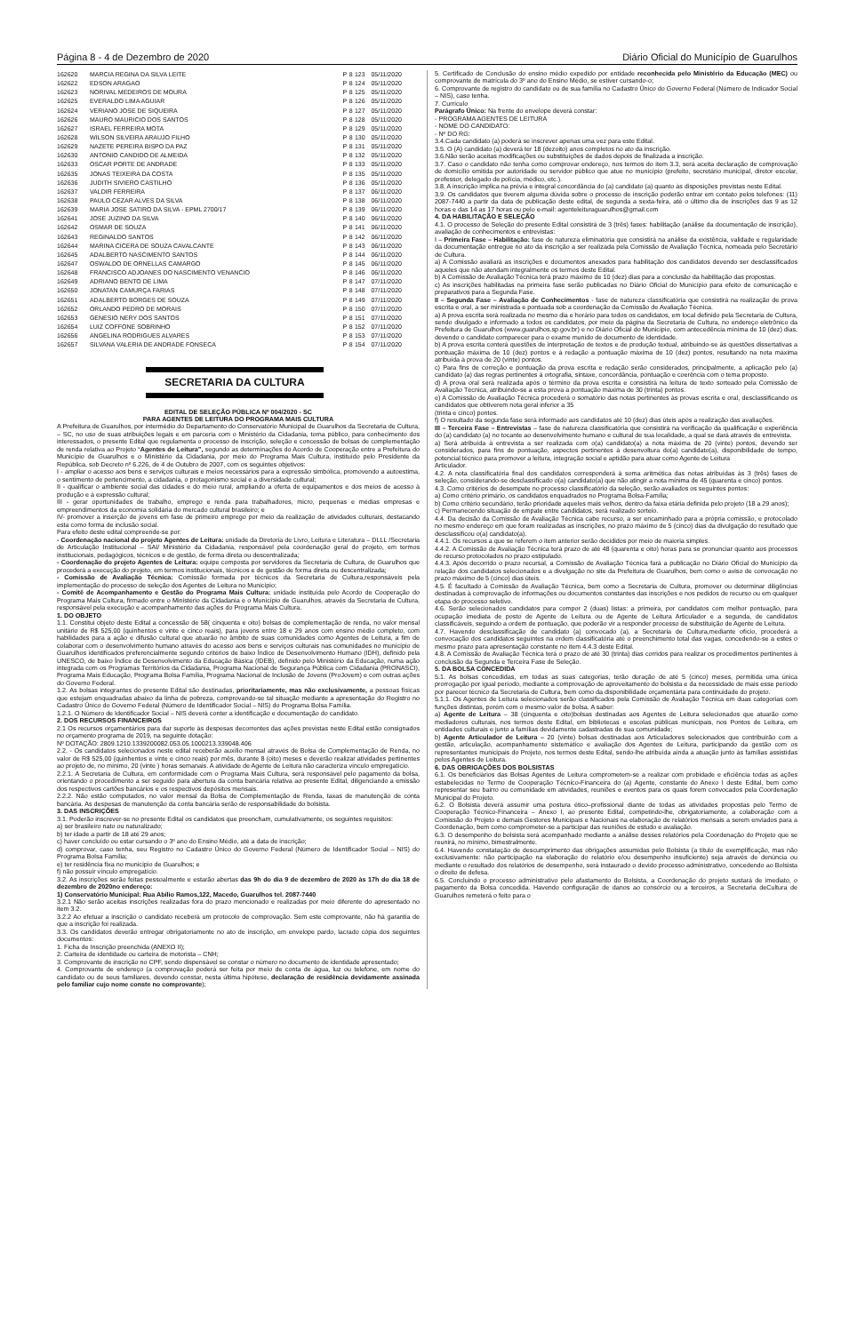Página 8 - 4 de Dezembro de 2020 Diário Oficial do Município de Guarulhos
| 162620 | MARCIA REGINA DA SILVA LEITE | P | 8 | 123 | 05/11/2020 |
| 162622 | EDSON ARAGAO | P | 8 | 124 | 05/11/2020 |
| 162623 | NORIVAL MEDEIROS DE MOURA | P | 8 | 125 | 05/11/2020 |
| 162625 | EVERALDO LIMA AGUIAR | P | 8 | 126 | 05/11/2020 |
| 162624 | VERIANO JOSE DE SIQUEIRA | P | 8 | 127 | 05/11/2020 |
| 162626 | MAURO MAURICIO DOS SANTOS | P | 8 | 128 | 05/11/2020 |
| 162627 | ISRAEL FERREIRA MOTA | P | 8 | 129 | 05/11/2020 |
| 162628 | WILSON SILVEIRA ARAUJO FILHO | P | 8 | 130 | 05/11/2020 |
| 162629 | NAZETE PEREIRA BISPO DA PAZ | P | 8 | 131 | 05/11/2020 |
| 162630 | ANTONIO CANDIDO DE ALMEIDA | P | 8 | 132 | 05/11/2020 |
| 162633 | OSCAR PORTE DE ANDRADE | P | 8 | 133 | 05/11/2020 |
| 162635 | JONAS TEIXEIRA DA COSTA | P | 8 | 135 | 05/11/2020 |
| 162636 | JUDITH SIVIERO CASTILHO | P | 8 | 136 | 05/11/2020 |
| 162637 | VALDIR FERREIRA | P | 8 | 137 | 06/11/2020 |
| 162638 | PAULO CEZAR ALVES DA SILVA | P | 8 | 138 | 06/11/2020 |
| 162639 | MARIA JOSE SATIRO DA SILVA - EPML 2700/17 | P | 8 | 139 | 06/11/2020 |
| 162641 | JOSE JUZINO DA SILVA | P | 8 | 140 | 06/11/2020 |
| 162642 | OSMAR DE SOUZA | P | 8 | 141 | 06/11/2020 |
| 162643 | REGINALDO SANTOS | P | 8 | 142 | 06/11/2020 |
| 162644 | MARINA CICERA DE SOUZA CAVALCANTE | P | 8 | 143 | 06/11/2020 |
| 162645 | ADALBERTO NASCIMENTO SANTOS | P | 8 | 144 | 06/11/2020 |
| 162647 | OSWALDO DE ORNELLAS CAMARGO | P | 8 | 145 | 06/11/2020 |
| 162648 | FRANCISCO ADJOANES DO NASCIMENTO VENANCIO | P | 8 | 146 | 06/11/2020 |
| 162649 | ADRIANO BENTO DE LIMA | P | 8 | 147 | 07/11/2020 |
| 162650 | JONATAN CAMURÇA FARIAS | P | 8 | 148 | 07/11/2020 |
| 162651 | ADALBERTO BORGES DE SOUZA | P | 8 | 149 | 07/11/2020 |
| 162652 | ORLANDO PEDRO DE MORAIS | P | 8 | 150 | 07/11/2020 |
| 162653 | GENESIO NERY DOS SANTOS | P | 8 | 151 | 07/11/2020 |
| 162654 | LUIZ COFFONE SOBRINHO | P | 8 | 152 | 07/11/2020 |
| 162656 | ANGELINA RODRIGUES ALVARES | P | 8 | 153 | 07/11/2020 |
| 162657 | SILVANA VALERIA DE ANDRADE FONSECA | P | 8 | 154 | 07/11/2020 |
SECRETARIA DA CULTURA
EDITAL DE SELEÇÃO PÚBLICA Nº 004/2020 - SC
PARA AGENTES DE LEITURA DO PROGRAMA MAIS CULTURA
A Prefeitura de Guarulhos, por intermédio do Departamento do Conservatório Municipal de Guarulhos da Secretaria de Cultura, – SC, no uso de suas atribuições legais e em parceria com o Ministério da Cidadania, torna público, para conhecimento dos interessados, o presente Edital que regulamenta o processo de inscrição, seleção e concessão de bolsas de complementação de renda relativa ao Projeto “Agentes de Leitura”, segundo as determinações do Acordo de Cooperação entre a Prefeitura do Município de Guarulhos e o Ministério da Cidadania, por meio do Programa Mais Cultura, instituído pelo Presidente da República, sob Decreto nº 6.226, de 4 de Outubro de 2007, com os seguintes objetivos:
I - ampliar o acesso aos bens e serviços culturais e meios necessários para a expressão simbólica, promovendo a autoestima, o sentimento de pertencimento, a cidadania, o protagonismo social e a diversidade cultural;
II - qualificar o ambiente social das cidades e do meio rural, ampliando a oferta de equipamentos e dos meios de acesso à produção e à expressão cultural;
III - gerar oportunidades de trabalho, emprego e renda para trabalhadores, micro, pequenas e médias empresas e empreendimentos da economia solidária do mercado cultural brasileiro; e
IV- promover a inserção de jovens em fase de primeiro emprego por meio da realização de atividades culturais, destacando esta como forma de inclusão social.
Para efeito deste edital compreende-se por:
- Coordenação nacional do projeto Agentes de Leitura: unidade da Diretoria de Livro, Leitura e Literatura – DLLL /Secretaria de Articulação Institucional – SAI/ Ministério da Cidadania, responsável pela coordenação geral do projeto, em termos institucionais, pedagógicos, técnicos e de gestão, de forma direta ou descentralizada;
- Coordenação do projeto Agentes de Leitura: equipe composta por servidores da Secretaria de Cultura, de Guarulhos que procederá a execução do projeto, em termos institucionais, técnicos e de gestão de forma direta ou descentralizada;
- Comissão de Avaliação Técnica: Comissão formada por técnicos da Secretaria de Cultura,responsáveis pela implementação do processo de seleção dos Agentes de Leitura no Município;
- Comitê de Acompanhamento e Gestão do Programa Mais Cultura: unidade instituída pelo Acordo de Cooperação do Programa Mais Cultura, firmado entre o Ministério da Cidadania e o Município de Guarulhos, através da Secretaria de Cultura, responsável pela execução e acompanhamento das ações do Programa Mais Cultura.
1. DO OBJETO
1.1. Constitui objeto deste Edital a concessão de 58( cinquenta e oito) bolsas de complementação de renda, no valor mensal unitário de R$ 525,00 (quinhentos e vinte e cinco reais), para jovens entre 18 e 29 anos com ensino médio completo, com habilidades para a ação e difusão cultural que atuarão no âmbito de suas comunidades como Agentes de Leitura, a fim de colaborar com o desenvolvimento humano através do acesso aos bens e serviços culturais nas comunidades no município de Guarulhos identificados preferencialmente segundo critérios de baixo Índice de Desenvolvimento Humano (IDH), definido pela UNESCO, de baixo Índice de Desenvolvimento da Educação Básica (IDEB), definido pelo Ministério da Educação, numa ação integrada com os Programas Territórios da Cidadania, Programa Nacional de Segurança Pública com Cidadania (PRONASCI), Programa Mais Educação, Programa Bolsa Família, Programa Nacional de Inclusão de Jovens (ProJovem) e com outras ações do Governo Federal.
1.2. As bolsas integrantes do presente Edital são destinadas, prioritariamente, mas não exclusivamente, a pessoas físicas que estejam enquadradas abaixo da linha de pobreza, comprovando-se tal situação mediante a apresentação do Registro no Cadastro Único do Governo Federal (Número de Identificador Social – NIS) do Programa Bolsa Família.
1.2.1. O Número de Identificador Social – NIS deverá conter a identificação e documentação do candidato.
2. DOS RECURSOS FINANCEIROS
2.1 Os recursos orçamentários para dar suporte às despesas decorrentes das ações previstas neste Edital estão consignados no orçamento programa de 2019, na seguinte dotação:
Nº DOTAÇÃO: 2809.1210.1339200082.053.05.1000213.339048.406
2.2. - Os candidatos selecionados neste edital receberão auxílio mensal através de Bolsa de Complementação de Renda, no valor de R$ 525,00 (quinhentos e vinte e cinco reais) por mês, durante 8 (oito) meses e deverão realizar atividades pertinentes ao projeto de, no mínimo, 20 (vinte ) horas semanais. A atividade de Agente de Leitura não caracteriza vínculo empregatício.
2.2.1. A Secretaria de Cultura, em conformidade com o Programa Mais Cultura, será responsável pelo pagamento da bolsa, orientando o procedimento a ser seguido para abertura da conta bancária relativa ao presente Edital, diligenciando a emissão dos respectivos cartões bancários e os respectivos depósitos mensais.
2.2.2. Não estão computados, no valor mensal da Bolsa de Complementação de Renda, taxas de manutenção de conta bancária. As despesas de manutenção da conta bancária serão de responsabilidade do bolsista.
3. DAS INSCRIÇÕES
3.1. Poderão inscrever-se no presente Edital os candidatos que preencham, cumulativamente, os seguintes requisitos:
a) ser brasileiro nato ou naturalizado;
b) ter idade a partir de 18 até 29 anos;
c) haver concluído ou estar cursando o 3º ano do Ensino Médio, até a data de inscrição;
d) comprovar, caso tenha, seu Registro no Cadastro Único do Governo Federal (Número de Identificador Social – NIS) do Programa Bolsa Família;
e) ter residência fixa no município de Guarulhos; e
f) não possuir vínculo empregatício.
3.2. As inscrições serão feitas pessoalmente e estarão abertas das 9h do dia 9 de dezembro de 2020 às 17h do dia 18 de dezembro de 2020no endereço:
1) Conservatório Municipal: Rua Abílio Ramos,122, Macedo, Guarulhos tel. 2087-7440
3.2.1 Não serão aceitas inscrições realizadas fora do prazo mencionado e realizadas por meio diferente do apresentado no item 3.2.
3.2.2 Ao efetuar a inscrição o candidato receberá um protocolo de comprovação. Sem este comprovante, não há garantia de que a inscrição foi realizada.
3.3. Os candidatos deverão entregar obrigatoriamente no ato de inscrição, em envelope pardo, lacrado cópia dos seguintes documentos:
1. Ficha de Inscrição preenchida (ANEXO II);
2. Carteira de identidade ou carteira de motorista – CNH;
3. Comprovante de inscrição no CPF, sendo dispensável se constar o número no documento de identidade apresentado;
4. Comprovante de endereço (a comprovação poderá ser feita por meio de conta de água, luz ou telefone, em nome do candidato ou de seus familiares, devendo constar, nesta última hipótese, declaração de residência devidamente assinada pelo familiar cujo nome conste no comprovante);
5. Certificado de Conclusão do ensino médio expedido por entidade reconhecida pelo Ministério da Educação (MEC) ou comprovante de matrícula do 3º ano do Ensino Médio, se estiver cursando-o;
6. Comprovante de registro do candidato ou de sua família no Cadastro Único do Governo Federal (Número de Indicador Social – NIS), caso tenha.
7. Currículo
Parágrafo Único: Na frente do envelope deverá constar:
- PROGRAMA AGENTES DE LEITURA
- NOME DO CANDIDATO:
- Nº DO RG:
3.4.Cada candidato (a) poderá se inscrever apenas uma vez para este Edital.
3.5. O (A) candidato (a) deverá ter 18 (dezoito) anos completos no ato da inscrição.
3.6.Não serão aceitas modificações ou substituições de dados depois de finalizada a inscrição.
3.7. Caso o candidato não tenha como comprovar endereço, nos termos do item 3.3, será aceita declaração de comprovação de domicílio emitida por autoridade ou servidor público que atue no município (prefeito, secretário municipal, diretor escolar, professor, delegado de polícia, médico, etc.).
3.8. A inscrição implica na prévia e integral concordância do (a) candidato (a) quanto às disposições previstas neste Edital.
3.9. Os candidatos que tiverem alguma dúvida sobre o processo de inscrição poderão entrar em contato pelos telefones: (11) 2087-7440 a partir da data de publicação deste edital, de segunda a sexta-feira, até o último dia de inscrições das 9 as 12 horas e das 14 as 17 horas ou pelo e-mail: agenteleituraguarulhos@gmail.com
4. DA HABILITAÇÃO E SELEÇÃO
4.1. O processo de Seleção do presente Edital consistirá de 3 (três) fases: habilitação (análise da documentação de inscrição), avaliação de conhecimentos e entrevistas:
I – Primeira Fase – Habilitação: fase de natureza eliminatória que consistirá na análise da existência, validade e regularidade da documentação entregue no ato da inscrição a ser realizada pela Comissão de Avaliação Técnica, nomeada pelo Secretário de Cultura.
a) A Comissão avaliará as inscrições e documentos anexados para habilitação dos candidatos devendo ser desclassificados aqueles que não atendam integralmente os termos deste Edital.
b) A Comissão de Avaliação Técnica terá prazo máximo de 10 (dez) dias para a conclusão da habilitação das propostas.
c) As inscrições habilitadas na primeira fase serão publicadas no Diário Oficial do Município para efeito de comunicação e preparativos para a Segunda Fase.
II – Segunda Fase – Avaliação de Conhecimentos - fase de natureza classificatória que consistirá na realização de prova escrita e oral, a ser ministrada e pontuada sob a coordenação da Comissão de Avaliação Técnica.
a) A prova escrita será realizada no mesmo dia e horário para todos os candidatos, em local definido pela Secretaria de Cultura, sendo divulgado e informado a todos os candidatos, por meio da página da Secretaria de Cultura, no endereço eletrônico da Prefeitura de Guarulhos (www.guarulhos.sp.gov.br) e no Diário Oficial do Município, com antecedência mínima de 10 (dez) dias, devendo o candidato comparecer para o exame munido de documento de identidade.
b) A prova escrita conterá questões de interpretação de textos e de produção textual, atribuindo-se às questões dissertativas a pontuação máxima de 10 (dez) pontos e à redação a pontuação máxima de 10 (dez) pontos, resultando na nota máxima atribuída à prova de 20 (vinte) pontos.
c) Para fins de correção e pontuação da prova escrita e redação serão considerados, principalmente, a aplicação pelo (a) candidato (a) das regras pertinentes à ortografia, sintaxe, concordância, pontuação e coerência com o tema proposto.
d) A prova oral será realizada após o término da prova escrita e consistirá na leitura de texto sorteado pela Comissão de Avaliação Técnica, atribuindo-se a esta prova a pontuação máxima de 30 (trinta) pontos.
e) A Comissão de Avaliação Técnica procederá o somatório das notas pertinentes às provas escrita e oral, desclassificando os candidatos que obtiverem nota geral inferior a 35
(trinta e cinco) pontos.
f) O resultado da segunda fase será informado aos candidatos até 10 (dez) dias úteis após a realização das avaliações.
III – Terceira Fase – Entrevistas – fase de natureza classificatória que consistirá na verificação da qualificação e experiência do (a) candidato (a) no tocante ao desenvolvimento humano e cultural de sua localidade, a qual se dará através de entrevista.
a) Será atribuída à entrevista a ser realizada com o(a) candidato(a) a nota máxima de 20 (vinte) pontos, devendo ser considerados, para fins de pontuação, aspectos pertinentes à desenvoltura do(a) candidato(a), disponibilidade de tempo, potencial técnico para promover a leitura, integração social e aptidão para atuar como Agente de Leitura
Articulador.
4.2. A nota classificatória final dos candidatos corresponderá à soma aritmética das notas atribuídas às 3 (três) fases de seleção, considerando-se desclassificado o(a) candidato(a) que não atingir a nota mínima de 45 (quarenta e cinco) pontos.
4.3. Como critérios de desempate no processo classificatório da seleção, serão avaliados os seguintes pontos:
a) Como critério primário, os candidatos enquadrados no Programa Bolsa-Família;
b) Como critério secundário, terão prioridade aqueles mais velhos, dentro da faixa etária definida pelo projeto (18 a 29 anos);
c) Permanecendo situação de empate entre candidatos, será realizado sorteio.
4.4. Da decisão da Comissão de Avaliação Técnica cabe recurso, a ser encaminhado para a própria comissão, e protocolado no mesmo endereço em que foram realizadas as inscrições, no prazo máximo de 5 (cinco) dias da divulgação do resultado que desclassificou o(a) candidato(a).
4.4.1. Os recursos a que se referem o item anterior serão decididos por meio de maioria simples.
4.4.2. A Comissão de Avaliação Técnica terá prazo de até 48 (quarenta e oito) horas para se pronunciar quanto aos processos de recurso protocolados no prazo estipulado.
4.4.3. Após decorrido o prazo recursal, a Comissão de Avaliação Técnica fará a publicação no Diário Oficial do Município da relação dos candidatos selecionados e a divulgação no site da Prefeitura de Guarulhos, bem como o aviso de convocação no prazo máximo de 5 (cinco) dias úteis.
4.5. É facultado à Comissão de Avaliação Técnica, bem como a Secretaria de Cultura, promover ou determinar diligências destinadas à comprovação de informações ou documentos constantes das inscrições e nos pedidos de recurso ou em qualquer etapa do processo seletivo.
4.6. Serão selecionados candidatos para compor 2 (duas) listas: a primeira, por candidatos com melhor pontuação, para ocupação imediata de posto de Agente de Leitura ou de Agente de Leitura Articulador e a segunda, de candidatos classificáveis, seguindo a ordem de pontuação, que poderão vir a responder processo de substituição de Agente de Leitura.
4.7. Havendo desclassificação de candidato (a) convocado (a), a Secretaria de Cultura,mediante ofício, procederá a convocação dos candidatos seguintes na ordem classificatória até o preenchimento total das vagas, concedendo-se a estes o mesmo prazo para apresentação constante no item 4.4.3 deste Edital.
4.8. A Comissão de Avaliação Técnica terá o prazo de até 30 (trinta) dias corridos para realizar os procedimentos pertinentes à conclusão da Segunda e Terceira Fase de Seleção.
5. DA BOLSA CONCEDIDA
5.1. As bolsas concedidas, em todas as suas categorias, terão duração de até 5 (cinco) meses, permitida uma única prorrogação por igual período, mediante a comprovação de aproveitamento do bolsista e da necessidade de mais esse período por parecer técnico da Secretaria de Cultura, bem como da disponibilidade orçamentária para continuidade do projeto.
5.1.1. Os Agentes de Leitura selecionados serão classificados pela Comissão de Avaliação Técnica em duas categorias com funções distintas, porém com o mesmo valor de bolsa. A saber:
a) Agente de Leitura – 38 (cinquenta e oito)bolsas destinadas aos Agentes de Leitura selecionados que atuarão como mediadores culturais, nos termos deste Edital, em bibliotecas e escolas públicas municipais, nos Pontos de Leitura, em entidades culturais e junto a famílias devidamente cadastradas de sua comunidade;
b) Agente Articulador de Leitura – 20 (vinte) bolsas destinadas aos Articuladores selecionados que contribuirão com a gestão, articulação, acompanhamento sistemático e avaliação dos Agentes de Leitura, participando da gestão com os representantes municipais do Projeto, nos termos deste Edital, sendo-lhe atribuída ainda a atuação junto às famílias assistidas pelos Agentes de Leitura.
6. DAS OBRIGAÇÕES DOS BOLSISTAS
6.1. Os beneficiários das Bolsas Agentes de Leitura comprometem-se a realizar com probidade e eficiência todas as ações estabelecidas no Termo de Cooperação Técnico-Financeira do (a) Agente, constante do Anexo I deste Edital, bem como representar seu bairro ou comunidade em atividades, reuniões e eventos para os quais forem convocados pela Coordenação Municipal do Projeto.
6.2. O Bolsista deverá assumir uma postura ético–profissional diante de todas as atividades propostas pelo Termo de Cooperação Técnico-Financeira – Anexo I, ao presente Edital, competindo-lhe, obrigatoriamente, a colaboração com a Comissão do Projeto e demais Gestores Municipais e Nacionais na elaboração de relatórios mensais a serem enviados para a Coordenação, bem como comprometer-se a participar das reuniões de estudo e avaliação.
6.3. O desempenho do bolsista será acompanhado mediante a análise desses relatórios pela Coordenação do Projeto que se reunirá, no mínimo, bimestralmente.
6.4. Havendo constatação de descumprimento das obrigações assumidas pelo Bolsista (a título de exemplificação, mas não exclusivamente: não participação na elaboração do relatório e/ou desempenho insuficiente) seja através de denúncia ou mediante o resultado dos relatórios de desempenho, será instaurado o devido processo administrativo, concedendo ao Bolsista o direito de defesa.
6.5. Concluindo o processo administrativo pelo afastamento do Bolsista, a Coordenação do projeto sustará de imediato, o pagamento da Bolsa concedida. Havendo configuração de danos ao consórcio ou a terceiros, a Secretaria deCultura de Guarulhos remeterá o feito para o